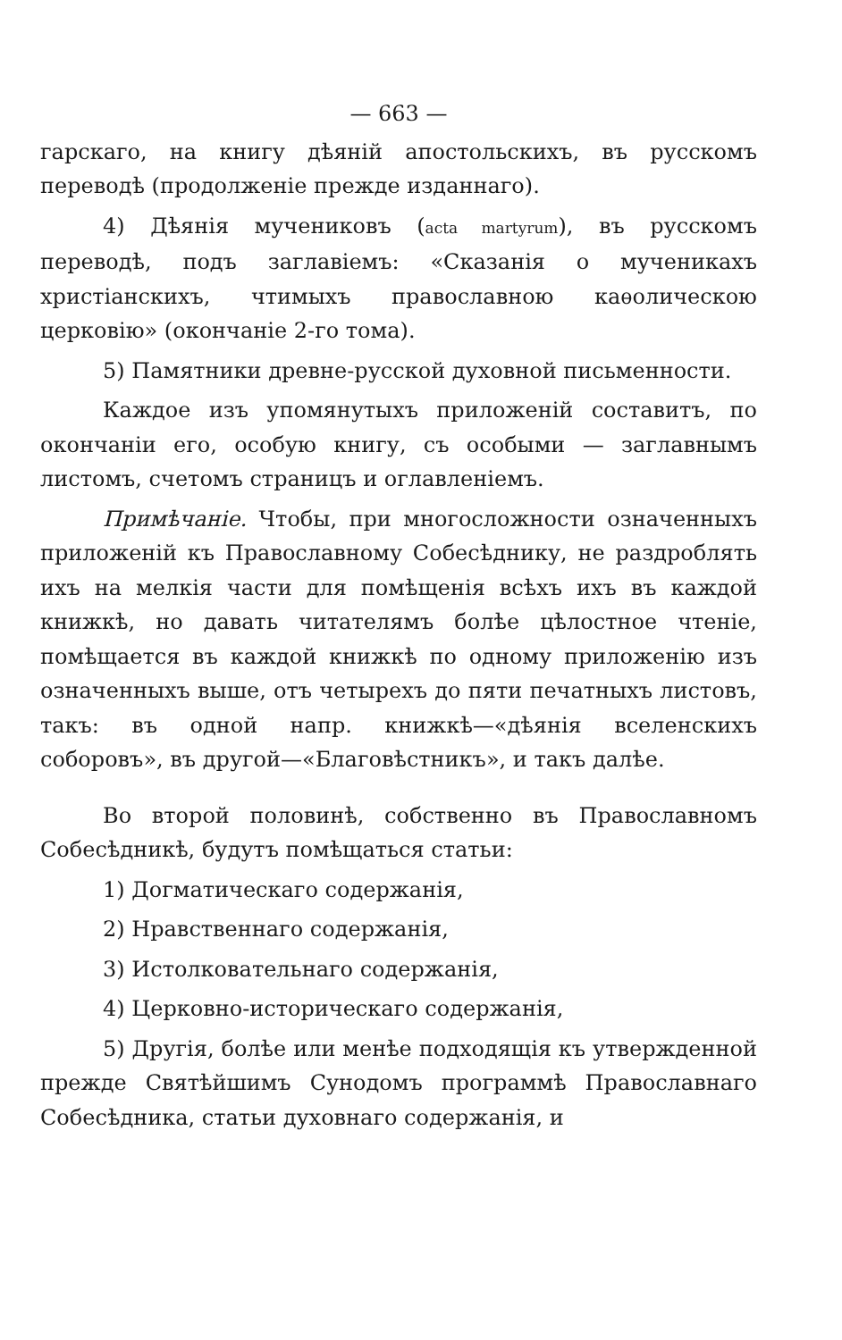— 663 —
гарскаго, на книгу дѣяній апостольскихъ, въ русскомъ переводѣ (продолженіе прежде изданнаго).
4) Дѣянія мучениковъ (acta martyrum), въ русскомъ переводѣ, подъ заглавіемъ: «Сказанія о мученикахъ христіанскихъ, чтимыхъ православною каѳолическою церковію» (окончаніе 2-го тома).
5) Памятники древне-русской духовной письменности.
Каждое изъ упомянутыхъ приложеній составитъ, по окончаніи его, особую книгу, съ особыми — заглавнымъ листомъ, счетомъ страницъ и оглавленіемъ.
Примѣчаніе. Чтобы, при многосложности означенныхъ приложеній къ Православному Собесѣднику, не раздроблять ихъ на мелкія части для помѣщенія всѣхъ ихъ въ каждой книжкѣ, но давать читателямъ болѣе цѣлостное чтеніе, помѣщается въ каждой книжкѣ по одному приложенію изъ означенныхъ выше, отъ четырехъ до пяти печатныхъ листовъ, такъ: въ одной напр. книжкѣ—«дѣянія вселенскихъ соборовъ», въ другой—«Благовѣстникъ», и такъ далѣе.
Во второй половинѣ, собственно въ Православномъ Собесѣдникѣ, будутъ помѣщаться статьи:
1) Догматическаго содержанія,
2) Нравственнаго содержанія,
3) Истолковательнаго содержанія,
4) Церковно-историческаго содержанія,
5) Другія, болѣе или менѣе подходящія къ утвержденной прежде Святѣйшимъ Сунодомъ программѣ Православнаго Собесѣдника, статьи духовнаго содержанія, и